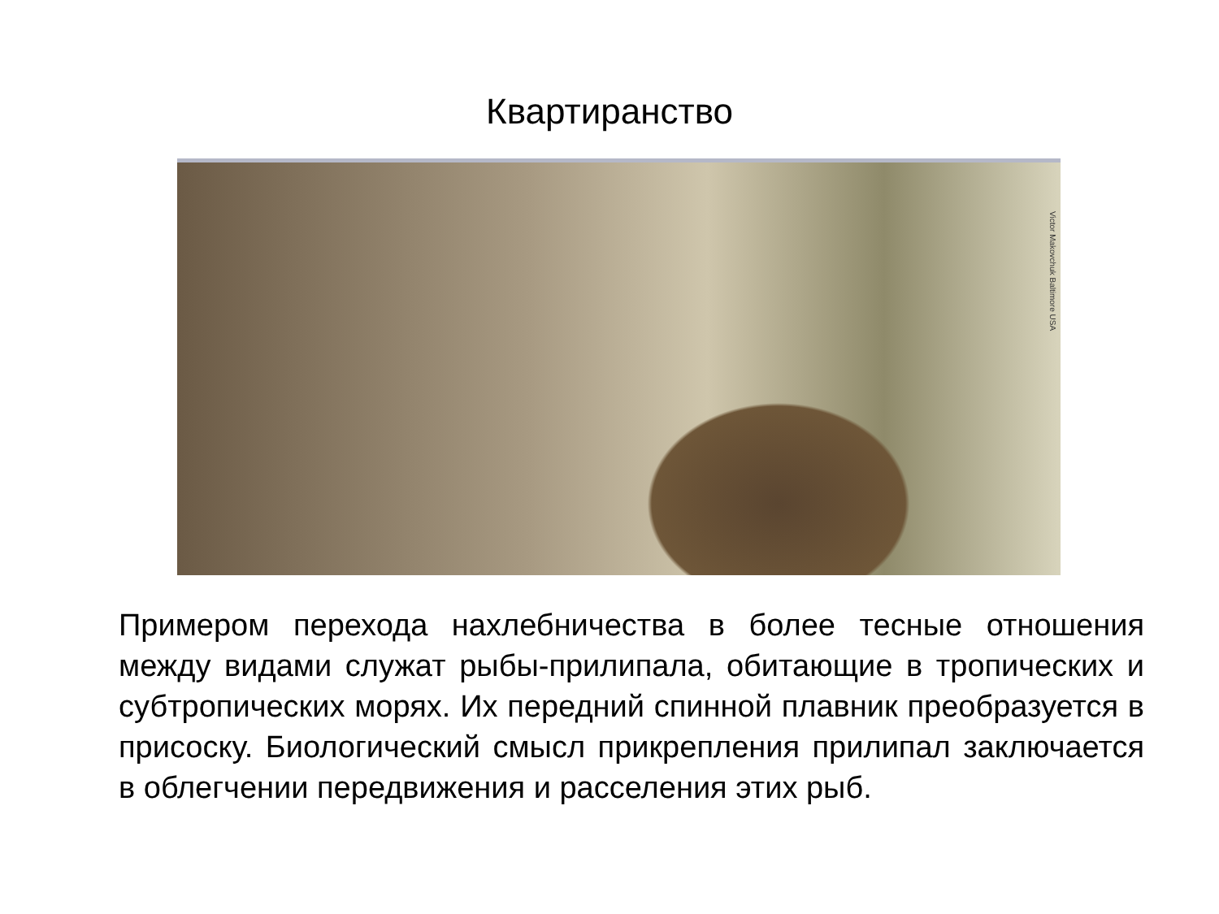Квартиранство
Victor Makovchuk Baltimore USA
Примером перехода нахлебничества в более тесные отношения между видами служат рыбы-прилипала, обитающие в тропических и субтропических морях. Их передний спинной плавник преобразуется в присоску. Биологический смысл прикрепления прилипал заключается в облегчении передвижения и расселения этих рыб.